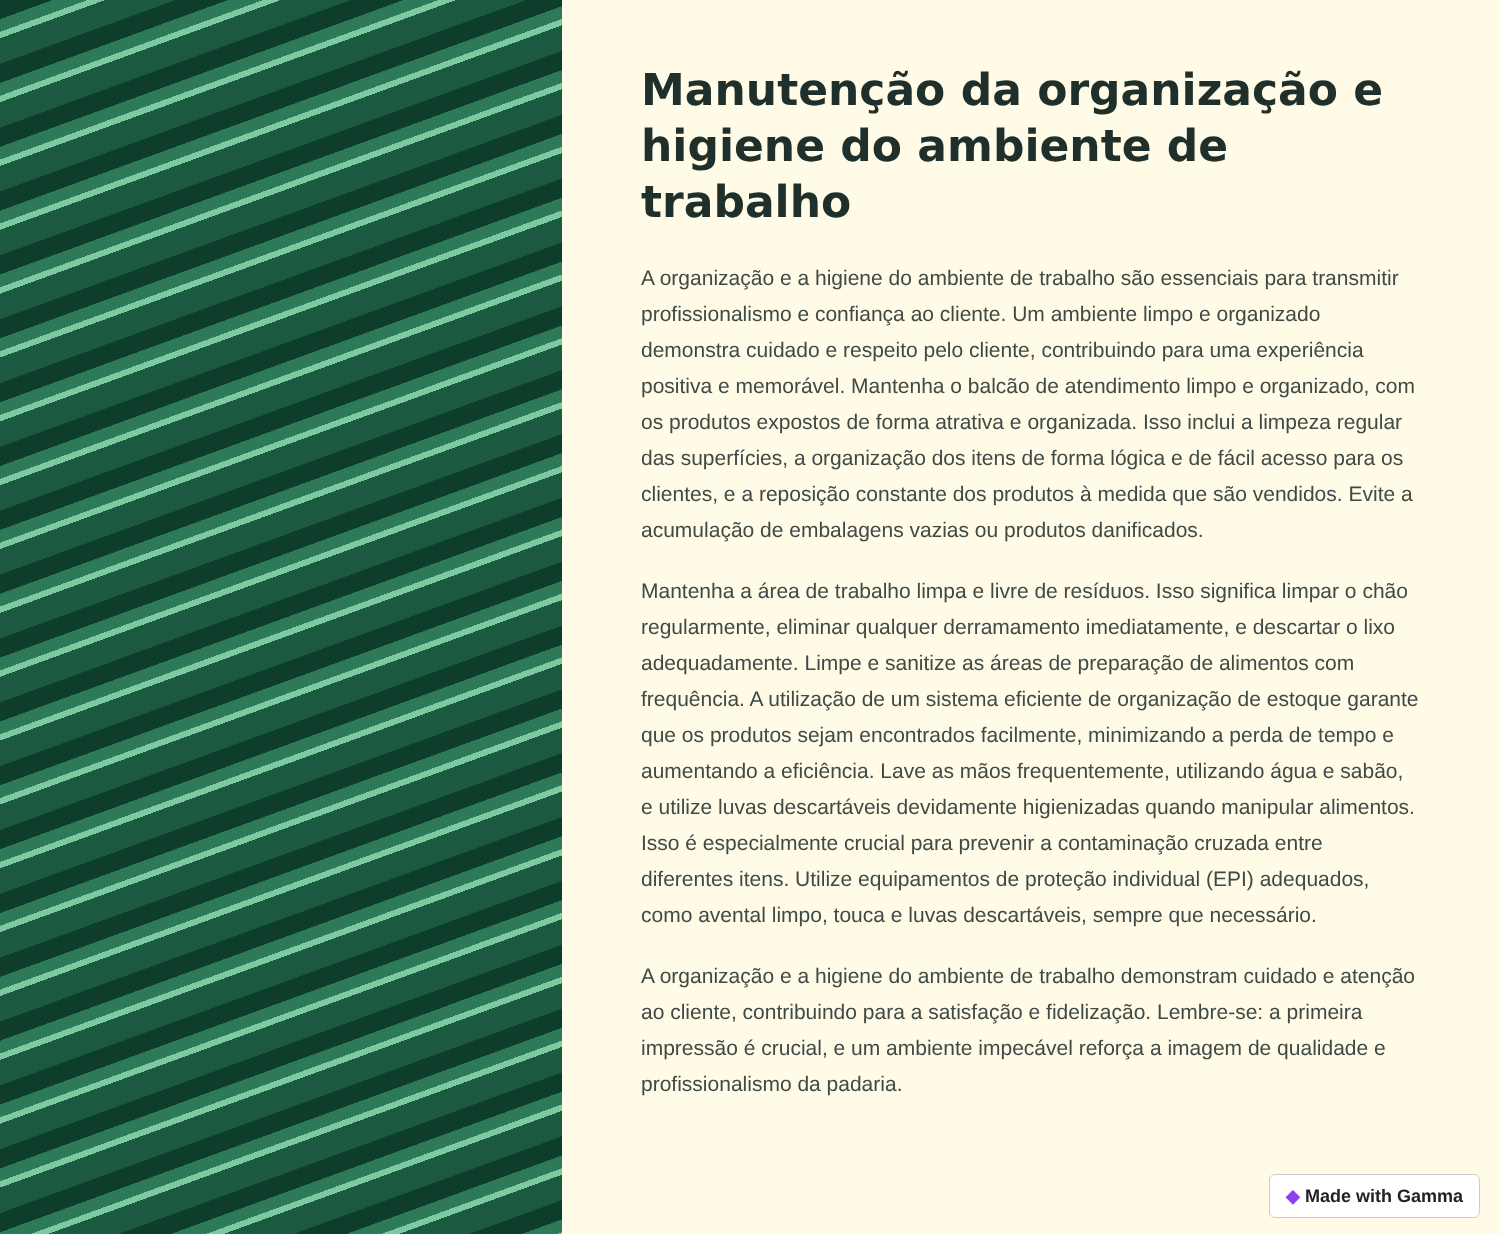Manutenção da organização e higiene do ambiente de trabalho
A organização e a higiene do ambiente de trabalho são essenciais para transmitir profissionalismo e confiança ao cliente. Um ambiente limpo e organizado demonstra cuidado e respeito pelo cliente, contribuindo para uma experiência positiva e memorável. Mantenha o balcão de atendimento limpo e organizado, com os produtos expostos de forma atrativa e organizada. Isso inclui a limpeza regular das superfícies, a organização dos itens de forma lógica e de fácil acesso para os clientes, e a reposição constante dos produtos à medida que são vendidos. Evite a acumulação de embalagens vazias ou produtos danificados.
Mantenha a área de trabalho limpa e livre de resíduos. Isso significa limpar o chão regularmente, eliminar qualquer derramamento imediatamente, e descartar o lixo adequadamente. Limpe e sanitize as áreas de preparação de alimentos com frequência. A utilização de um sistema eficiente de organização de estoque garante que os produtos sejam encontrados facilmente, minimizando a perda de tempo e aumentando a eficiência. Lave as mãos frequentemente, utilizando água e sabão, e utilize luvas descartáveis devidamente higienizadas quando manipular alimentos. Isso é especialmente crucial para prevenir a contaminação cruzada entre diferentes itens. Utilize equipamentos de proteção individual (EPI) adequados, como avental limpo, touca e luvas descartáveis, sempre que necessário.
A organização e a higiene do ambiente de trabalho demonstram cuidado e atenção ao cliente, contribuindo para a satisfação e fidelização. Lembre-se: a primeira impressão é crucial, e um ambiente impecável reforça a imagem de qualidade e profissionalismo da padaria.
◆ Made with Gamma